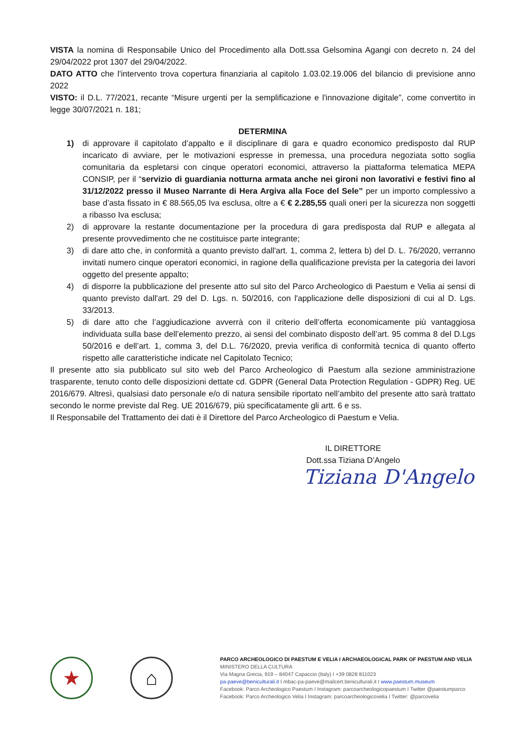VISTA la nomina di Responsabile Unico del Procedimento alla Dott.ssa Gelsomina Agangi con decreto n. 24 del 29/04/2022 prot 1307 del 29/04/2022.
DATO ATTO che l'intervento trova copertura finanziaria al capitolo 1.03.02.19.006 del bilancio di previsione anno 2022
VISTO: il D.L. 77/2021, recante “Misure urgenti per la semplificazione e l'innovazione digitale”, come convertito in legge 30/07/2021 n. 181;
DETERMINA
1) di approvare il capitolato d’appalto e il disciplinare di gara e quadro economico predisposto dal RUP incaricato di avviare, per le motivazioni espresse in premessa, una procedura negoziata sotto soglia comunitaria da espletarsi con cinque operatori economici, attraverso la piattaforma telematica MEPA CONSIP, per il “servizio di guardiania notturna armata anche nei gironi non lavorativi e festivi fino al 31/12/2022 presso il Museo Narrante di Hera Argiva alla Foce del Sele” per un importo complessivo a base d’asta fissato in € 88.565,05 Iva esclusa, oltre a € € 2.285,55 quali oneri per la sicurezza non soggetti a ribasso Iva esclusa;
2) di approvare la restante documentazione per la procedura di gara predisposta dal RUP e allegata al presente provvedimento che ne costituisce parte integrante;
3) di dare atto che, in conformità a quanto previsto dall'art. 1, comma 2, lettera b) del D. L. 76/2020, verranno invitati numero cinque operatori economici, in ragione della qualificazione prevista per la categoria dei lavori oggetto del presente appalto;
4) di disporre la pubblicazione del presente atto sul sito del Parco Archeologico di Paestum e Velia ai sensi di quanto previsto dall'art. 29 del D. Lgs. n. 50/2016, con l'applicazione delle disposizioni di cui al D. Lgs. 33/2013.
5) di dare atto che l’aggiudicazione avverrà con il criterio dell’offerta economicamente più vantaggiosa individuata sulla base dell’elemento prezzo, ai sensi del combinato disposto dell’art. 95 comma 8 del D.Lgs 50/2016 e dell’art. 1, comma 3, del D.L. 76/2020, previa verifica di conformità tecnica di quanto offerto rispetto alle caratteristiche indicate nel Capitolato Tecnico;
Il presente atto sia pubblicato sul sito web del Parco Archeologico di Paestum alla sezione amministrazione trasparente, tenuto conto delle disposizioni dettate cd. GDPR (General Data Protection Regulation - GDPR) Reg. UE 2016/679. Altresì, qualsiasi dato personale e/o di natura sensibile riportato nell’ambito del presente atto sarà trattato secondo le norme previste dal Reg. UE 2016/679, più specificatamente gli artt. 6 e ss.
Il Responsabile del Trattamento dei dati è il Direttore del Parco Archeologico di Paestum e Velia.
IL DIRETTORE
Dott.ssa Tiziana D’Angelo
Tiziana D'Angelo
★ ⌂
PARCO ARCHEOLOGICO DI PAESTUM E VELIA I ARCHAEOLOGICAL PARK OF PAESTUM AND VELIA
MINISTERO DELLA CULTURA
Via Magna Grecia, 919 – 84047 Capaccio (Italy) I +39 0828 811023
pa-paeve@beniculturali.it I mbac-pa-paeve@mailcert.beniculturali.it I www.paestum.museum
Facebook: Parco Archeologico Paestum I Instagram: parcoarcheologicopaestum I Twitter @paestumparco
Facebook: Parco Archeologico Velia I Instagram: parcoarcheologicovelia I Twitter: @parcovelia